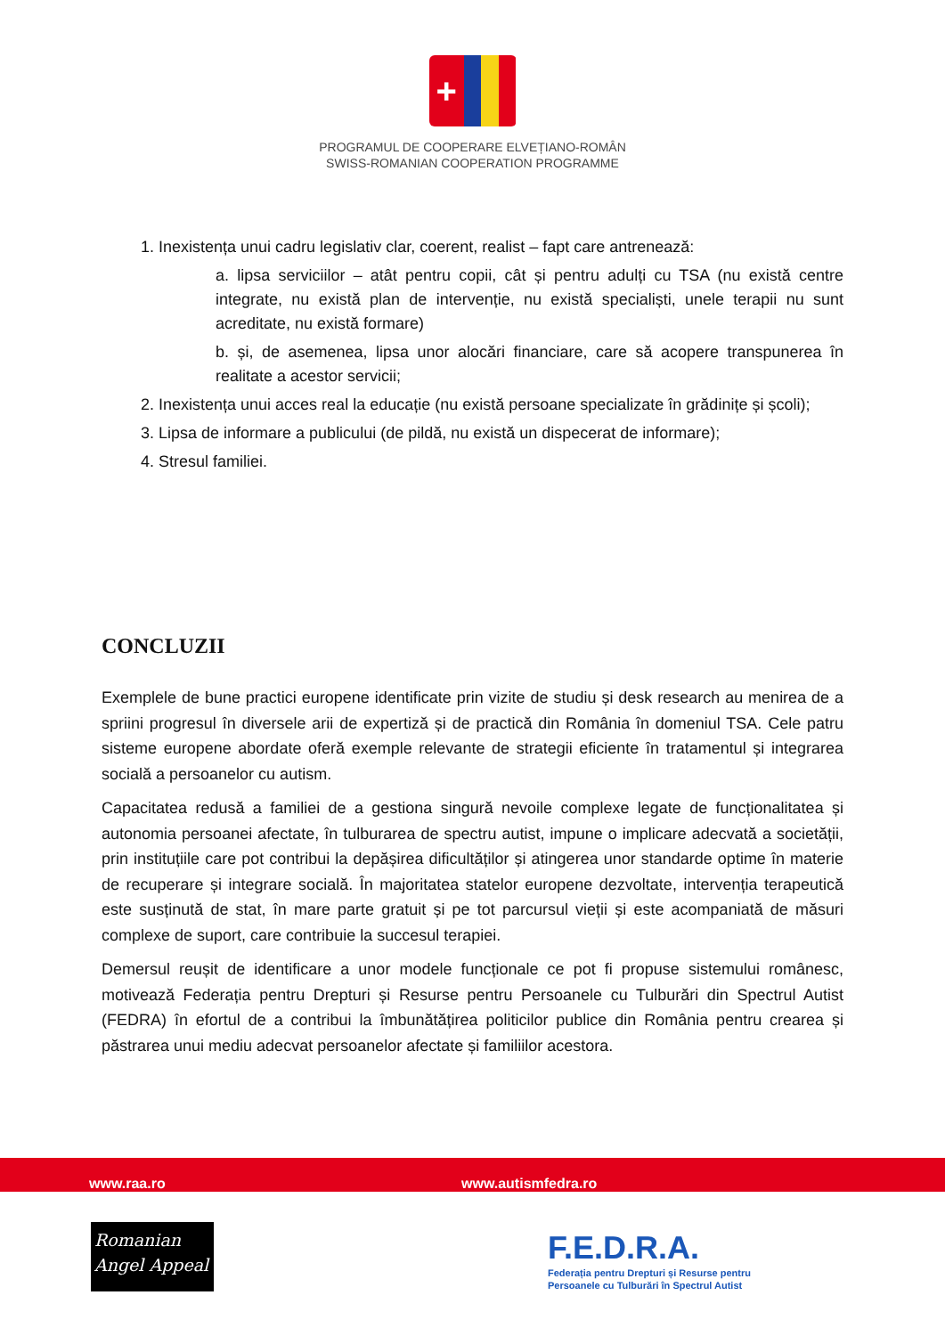+
PROGRAMUL DE COOPERARE ELVEȚIANO-ROMÂN
SWISS-ROMANIAN COOPERATION PROGRAMME
1. Inexistența unui cadru legislativ clar, coerent, realist – fapt care antrenează:
a. lipsa serviciilor – atât pentru copii, cât și pentru adulți cu TSA (nu există centre integrate, nu există plan de intervenție, nu există specialiști, unele terapii nu sunt acreditate, nu există formare)
b. și, de asemenea, lipsa unor alocări financiare, care să acopere transpunerea în realitate a acestor servicii;
2. Inexistența unui acces real la educație (nu există persoane specializate în grădinițe și școli);
3. Lipsa de informare a publicului (de pildă, nu există un dispecerat de informare);
4. Stresul familiei.
CONCLUZII
Exemplele de bune practici europene identificate prin vizite de studiu și desk research au menirea de a spriini progresul în diversele arii de expertiză și de practică din România în domeniul TSA. Cele patru sisteme europene abordate oferă exemple relevante de strategii eficiente în tratamentul și integrarea socială a persoanelor cu autism.
Capacitatea redusă a familiei de a gestiona singură nevoile complexe legate de funcționalitatea și autonomia persoanei afectate, în tulburarea de spectru autist, impune o implicare adecvată a societății, prin instituțiile care pot contribui la depășirea dificultăților și atingerea unor standarde optime în materie de recuperare și integrare socială. În majoritatea statelor europene dezvoltate, intervenția terapeutică este susținută de stat, în mare parte gratuit și pe tot parcursul vieții și este acompaniată de măsuri complexe de suport, care contribuie la succesul terapiei.
Demersul reușit de identificare a unor modele funcționale ce pot fi propuse sistemului românesc, motivează Federația pentru Drepturi și Resurse pentru Persoanele cu Tulburări din Spectrul Autist (FEDRA) în efortul de a contribui la îmbunătățirea politicilor publice din România pentru crearea și păstrarea unui mediu adecvat persoanelor afectate și familiilor acestora.
www.raa.ro www.autismfedra.ro
Romanian
Angel Appeal
F.E.D.R.A.
Federația pentru Drepturi și Resurse pentru
Persoanele cu Tulburări în Spectrul Autist